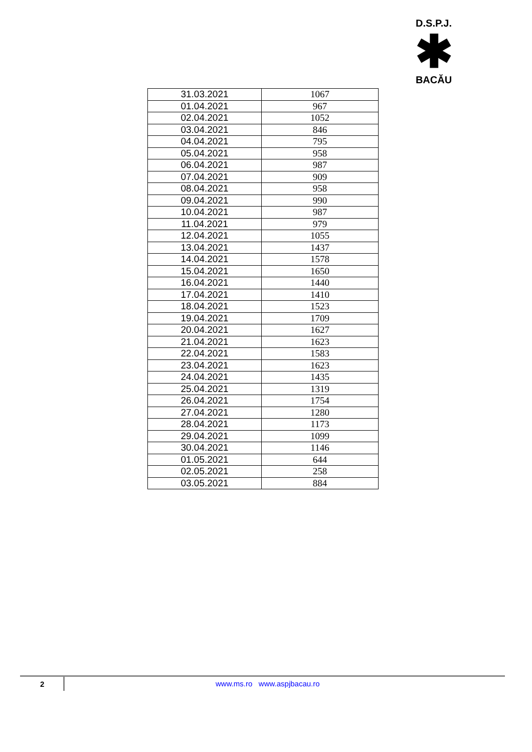D.S.P.J.
✱
BACĂU
| 31.03.2021 | 1067 |
| 01.04.2021 | 967 |
| 02.04.2021 | 1052 |
| 03.04.2021 | 846 |
| 04.04.2021 | 795 |
| 05.04.2021 | 958 |
| 06.04.2021 | 987 |
| 07.04.2021 | 909 |
| 08.04.2021 | 958 |
| 09.04.2021 | 990 |
| 10.04.2021 | 987 |
| 11.04.2021 | 979 |
| 12.04.2021 | 1055 |
| 13.04.2021 | 1437 |
| 14.04.2021 | 1578 |
| 15.04.2021 | 1650 |
| 16.04.2021 | 1440 |
| 17.04.2021 | 1410 |
| 18.04.2021 | 1523 |
| 19.04.2021 | 1709 |
| 20.04.2021 | 1627 |
| 21.04.2021 | 1623 |
| 22.04.2021 | 1583 |
| 23.04.2021 | 1623 |
| 24.04.2021 | 1435 |
| 25.04.2021 | 1319 |
| 26.04.2021 | 1754 |
| 27.04.2021 | 1280 |
| 28.04.2021 | 1173 |
| 29.04.2021 | 1099 |
| 30.04.2021 | 1146 |
| 01.05.2021 | 644 |
| 02.05.2021 | 258 |
| 03.05.2021 | 884 |
2 www.ms.ro www.aspjbacau.ro